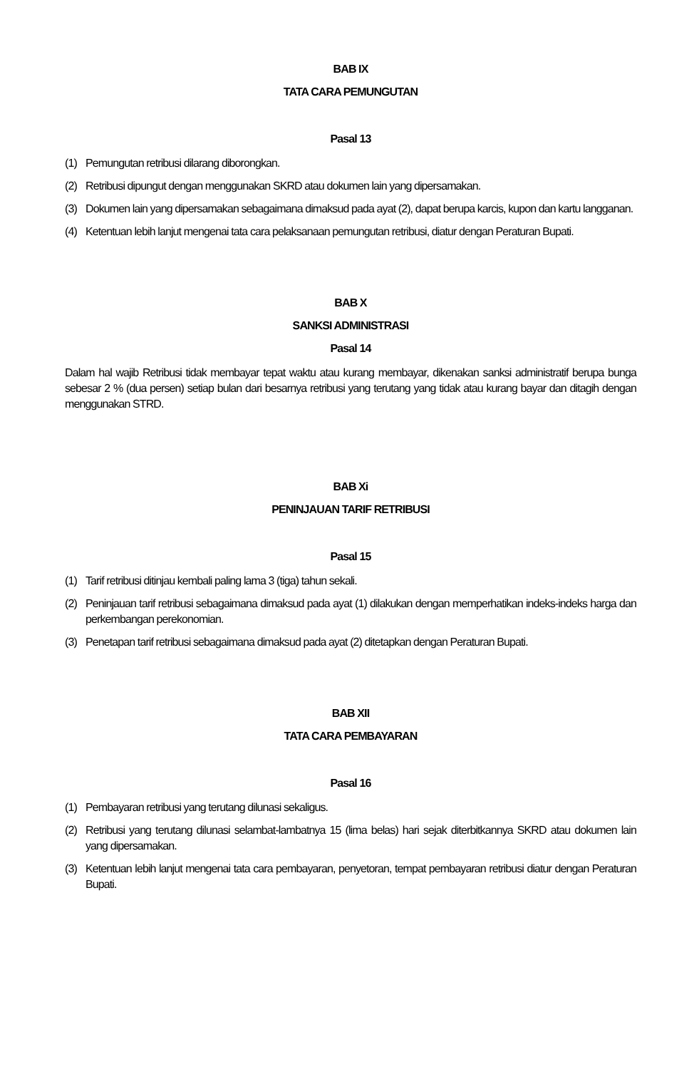BAB IX
TATA CARA PEMUNGUTAN
Pasal 13
(1) Pemungutan retribusi dilarang diborongkan.
(2) Retribusi dipungut dengan menggunakan SKRD atau dokumen lain yang dipersamakan.
(3) Dokumen lain yang dipersamakan sebagaimana dimaksud pada ayat (2), dapat berupa karcis, kupon dan kartu langganan.
(4) Ketentuan lebih lanjut mengenai tata cara pelaksanaan pemungutan retribusi, diatur dengan Peraturan Bupati.
BAB X
SANKSI ADMINISTRASI
Pasal 14
Dalam hal wajib Retribusi tidak membayar tepat waktu atau kurang membayar, dikenakan sanksi administratif berupa bunga sebesar 2 % (dua persen) setiap bulan dari besarnya retribusi yang terutang yang tidak atau kurang bayar dan ditagih dengan menggunakan STRD.
BAB Xi
PENINJAUAN TARIF RETRIBUSI
Pasal 15
(1) Tarif retribusi ditinjau kembali paling lama 3 (tiga) tahun sekali.
(2) Peninjauan tarif retribusi sebagaimana dimaksud pada ayat (1) dilakukan dengan memperhatikan indeks-indeks harga dan perkembangan perekonomian.
(3) Penetapan tarif retribusi sebagaimana dimaksud pada ayat (2) ditetapkan dengan Peraturan Bupati.
BAB XII
TATA CARA PEMBAYARAN
Pasal 16
(1) Pembayaran retribusi yang terutang dilunasi sekaligus.
(2) Retribusi yang terutang dilunasi selambat-lambatnya 15 (lima belas) hari sejak diterbitkannya SKRD atau dokumen lain yang dipersamakan.
(3) Ketentuan lebih lanjut mengenai tata cara pembayaran, penyetoran, tempat pembayaran retribusi diatur dengan Peraturan Bupati.